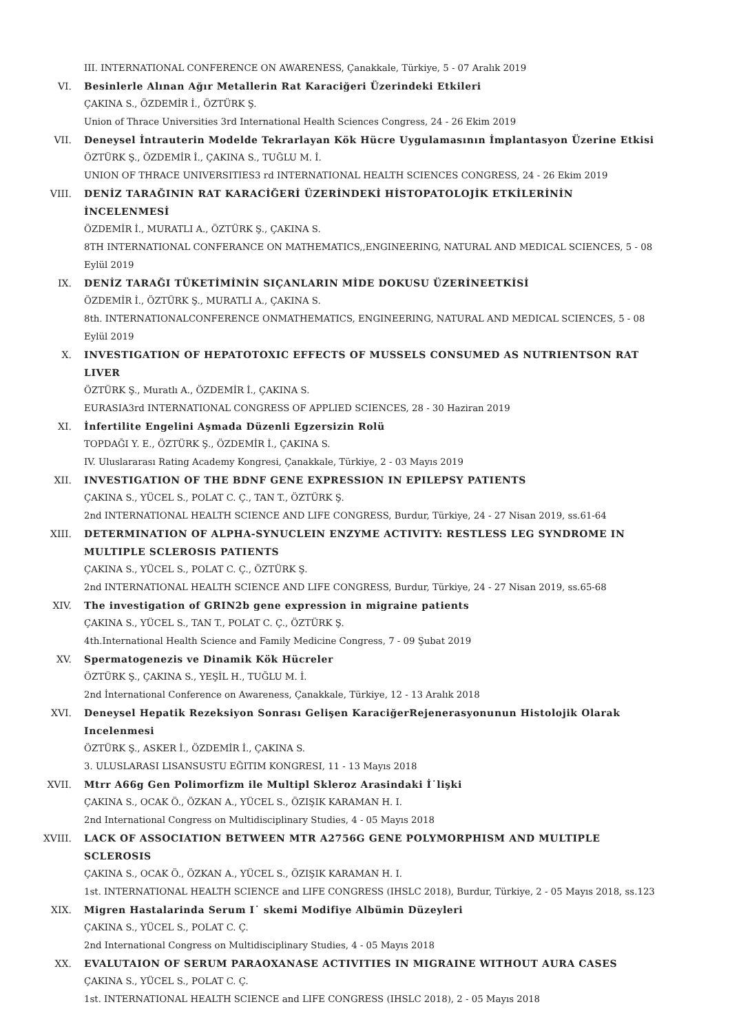III. INTERNATIONAL CONFERENCE ON AWARENESS, Çanakkale, Türkiye, 5 - 07 Aralık 2019
VI. Besinlerle Alınan Ağır Metallerin Rat Karaciğeri Üzerindeki Etkileri
ÇAKINA S., ÖZDEMİR İ., ÖZTÜRK Ş.
Union of Thrace Universities 3rd International Health Sciences Congress, 24 - 26 Ekim 2019
VII. Deneysel İntrauterin Modelde Tekrarlayan Kök Hücre Uygulamasının İmplantasyon Üzerine Etkisi
ÖZTÜRK Ş., ÖZDEMİR İ., ÇAKINA S., TUĞLU M. İ.
UNION OF THRACE UNIVERSITIES3 rd INTERNATIONAL HEALTH SCIENCES CONGRESS, 24 - 26 Ekim 2019
VIII. DENİZ TARAĞININ RAT KARACİĞERİ ÜZERİNDEKİ HİSTOPATOLOJİK ETKİLERİNİN İNCELENMESİ
ÖZDEMİR İ., MURATLI A., ÖZTÜRK Ş., ÇAKINA S.
8TH INTERNATIONAL CONFERANCE ON MATHEMATICS,,ENGINEERING, NATURAL AND MEDICAL SCIENCES, 5 - 08 Eylül 2019
IX. DENİZ TARAĞI TÜKETİMİNİN SIÇANLARIN MİDE DOKUSU ÜZERİNEETKİSİ
ÖZDEMİR İ., ÖZTÜRK Ş., MURATLI A., ÇAKINA S.
8th. INTERNATIONALCONFERENCE ONMATHEMATICS, ENGINEERING, NATURAL AND MEDICAL SCIENCES, 5 - 08 Eylül 2019
X. INVESTIGATION OF HEPATOTOXIC EFFECTS OF MUSSELS CONSUMED AS NUTRIENTSON RAT LIVER
ÖZTÜRK Ş., Muratlı A., ÖZDEMİR İ., ÇAKINA S.
EURASIA3rd INTERNATIONAL CONGRESS OF APPLIED SCIENCES, 28 - 30 Haziran 2019
XI. İnfertilite Engelini Aşmada Düzenli Egzersizin Rolü
TOPDAĞI Y. E., ÖZTÜRK Ş., ÖZDEMİR İ., ÇAKINA S.
IV. Uluslararası Rating Academy Kongresi, Çanakkale, Türkiye, 2 - 03 Mayıs 2019
XII. INVESTIGATION OF THE BDNF GENE EXPRESSION IN EPILEPSY PATIENTS
ÇAKINA S., YÜCEL S., POLAT C. Ç., TAN T., ÖZTÜRK Ş.
2nd INTERNATIONAL HEALTH SCIENCE AND LIFE CONGRESS, Burdur, Türkiye, 24 - 27 Nisan 2019, ss.61-64
XIII. DETERMINATION OF ALPHA-SYNUCLEIN ENZYME ACTIVITY: RESTLESS LEG SYNDROME IN MULTIPLE SCLEROSIS PATIENTS
ÇAKINA S., YÜCEL S., POLAT C. Ç., ÖZTÜRK Ş.
2nd INTERNATIONAL HEALTH SCIENCE AND LIFE CONGRESS, Burdur, Türkiye, 24 - 27 Nisan 2019, ss.65-68
XIV. The investigation of GRIN2b gene expression in migraine patients
ÇAKINA S., YÜCEL S., TAN T., POLAT C. Ç., ÖZTÜRK Ş.
4th.International Health Science and Family Medicine Congress, 7 - 09 Şubat 2019
XV. Spermatogenezis ve Dinamik Kök Hücreler
ÖZTÜRK Ş., ÇAKINA S., YEŞİL H., TUĞLU M. İ.
2nd İnternational Conference on Awareness, Çanakkale, Türkiye, 12 - 13 Aralık 2018
XVI. Deneysel Hepatik Rezeksiyon Sonrası Gelişen KaraciğerRejenerasyonunun Histolojik Olarak Incelenmesi
ÖZTÜRK Ş., ASKER İ., ÖZDEMİR İ., ÇAKINA S.
3. ULUSLARASI LISANSUSTU EĞITIM KONGRESI, 11 - 13 Mayıs 2018
XVII. Mtrr A66g Gen Polimorfizm ile Multipl Skleroz Arasindaki İ˙lişki
ÇAKINA S., OCAK Ö., ÖZKAN A., YÜCEL S., ÖZIŞIK KARAMAN H. I.
2nd International Congress on Multidisciplinary Studies, 4 - 05 Mayıs 2018
XVIII. LACK OF ASSOCIATION BETWEEN MTR A2756G GENE POLYMORPHISM AND MULTIPLE SCLEROSIS
ÇAKINA S., OCAK Ö., ÖZKAN A., YÜCEL S., ÖZIŞIK KARAMAN H. I.
1st. INTERNATIONAL HEALTH SCIENCE and LIFE CONGRESS (IHSLC 2018), Burdur, Türkiye, 2 - 05 Mayıs 2018, ss.123
XIX. Migren Hastalarinda Serum I˙ skemi Modifiye Albümin Düzeyleri
ÇAKINA S., YÜCEL S., POLAT C. Ç.
2nd International Congress on Multidisciplinary Studies, 4 - 05 Mayıs 2018
XX. EVALUTAION OF SERUM PARAOXANASE ACTIVITIES IN MIGRAINE WITHOUT AURA CASES
ÇAKINA S., YÜCEL S., POLAT C. Ç.
1st. INTERNATIONAL HEALTH SCIENCE and LIFE CONGRESS (IHSLC 2018), 2 - 05 Mayıs 2018